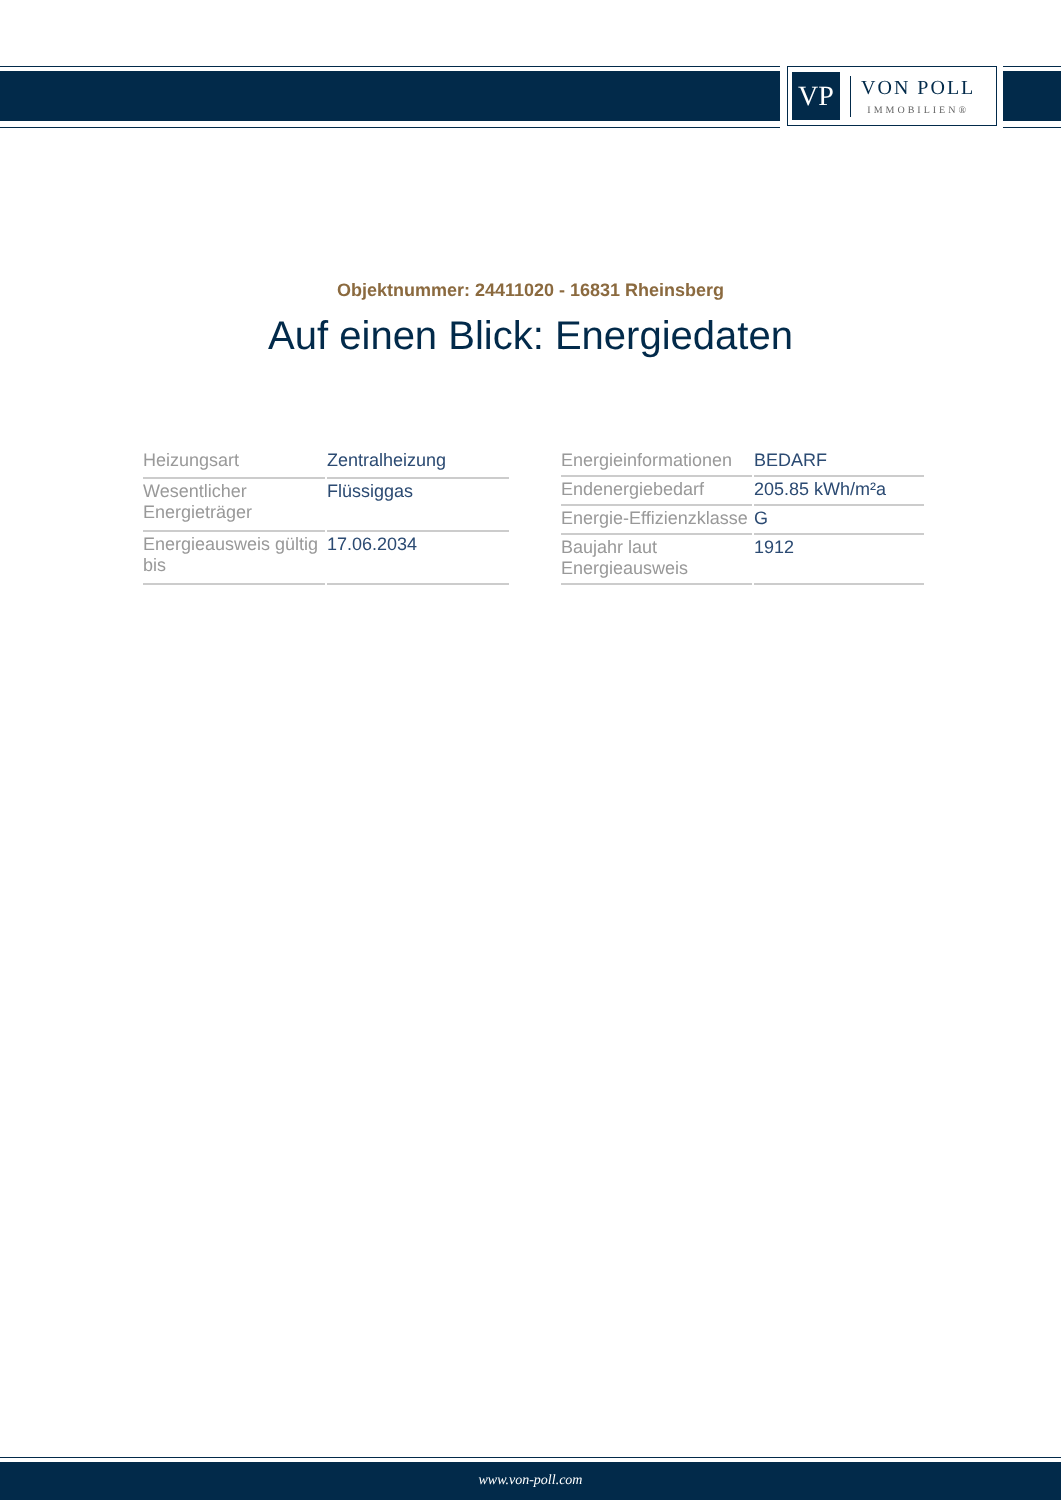VP
VON POLL
IMMOBILIEN®
Objektnummer: 24411020 - 16831 Rheinsberg
Auf einen Blick: Energiedaten
| Heizungsart | Zentralheizung |
| Wesentlicher Energieträger | Flüssiggas |
| Energieausweis gültig bis | 17.06.2034 |
| Energieinformationen | BEDARF |
| Endenergiebedarf | 205.85 kWh/m²a |
| Energie-Effizienzklasse | G |
| Baujahr laut Energieausweis | 1912 |
www.von-poll.com